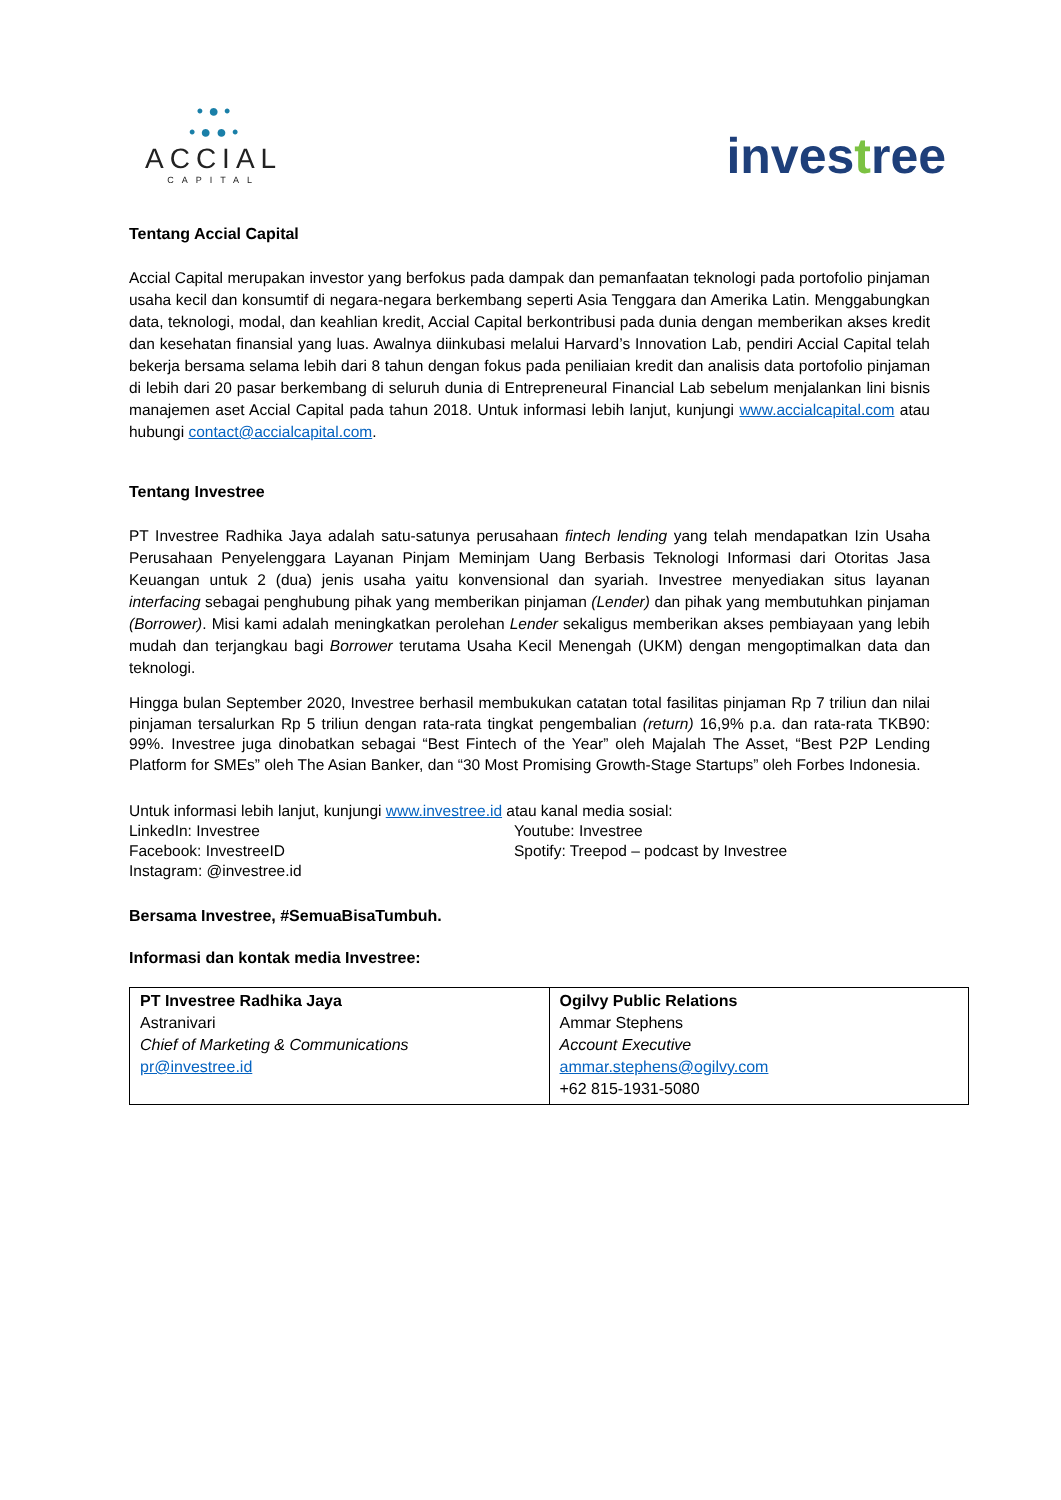• ● •
• ● ● •
ACCIAL
CAPITAL
investree
Tentang Accial Capital
Accial Capital merupakan investor yang berfokus pada dampak dan pemanfaatan teknologi pada portofolio pinjaman usaha kecil dan konsumtif di negara-negara berkembang seperti Asia Tenggara dan Amerika Latin. Menggabungkan data, teknologi, modal, dan keahlian kredit, Accial Capital berkontribusi pada dunia dengan memberikan akses kredit dan kesehatan finansial yang luas. Awalnya diinkubasi melalui Harvard’s Innovation Lab, pendiri Accial Capital telah bekerja bersama selama lebih dari 8 tahun dengan fokus pada peniliaian kredit dan analisis data portofolio pinjaman di lebih dari 20 pasar berkembang di seluruh dunia di Entrepreneural Financial Lab sebelum menjalankan lini bisnis manajemen aset Accial Capital pada tahun 2018. Untuk informasi lebih lanjut, kunjungi www.accialcapital.com atau hubungi contact@accialcapital.com.
Tentang Investree
PT Investree Radhika Jaya adalah satu-satunya perusahaan fintech lending yang telah mendapatkan Izin Usaha Perusahaan Penyelenggara Layanan Pinjam Meminjam Uang Berbasis Teknologi Informasi dari Otoritas Jasa Keuangan untuk 2 (dua) jenis usaha yaitu konvensional dan syariah. Investree menyediakan situs layanan interfacing sebagai penghubung pihak yang memberikan pinjaman (Lender) dan pihak yang membutuhkan pinjaman (Borrower). Misi kami adalah meningkatkan perolehan Lender sekaligus memberikan akses pembiayaan yang lebih mudah dan terjangkau bagi Borrower terutama Usaha Kecil Menengah (UKM) dengan mengoptimalkan data dan teknologi.
Hingga bulan September 2020, Investree berhasil membukukan catatan total fasilitas pinjaman Rp 7 triliun dan nilai pinjaman tersalurkan Rp 5 triliun dengan rata-rata tingkat pengembalian (return) 16,9% p.a. dan rata-rata TKB90: 99%. Investree juga dinobatkan sebagai “Best Fintech of the Year” oleh Majalah The Asset, “Best P2P Lending Platform for SMEs” oleh The Asian Banker, dan “30 Most Promising Growth-Stage Startups” oleh Forbes Indonesia.
Untuk informasi lebih lanjut, kunjungi www.investree.id atau kanal media sosial:
LinkedIn: Investree
Facebook: InvestreeID
Instagram: @investree.id
Youtube: Investree
Spotify: Treepod – podcast by Investree
Bersama Investree, #SemuaBisaTumbuh.
Informasi dan kontak media Investree:
| PT Investree Radhika Jaya Astranivari Chief of Marketing & Communications pr@investree.id | Ogilvy Public Relations Ammar Stephens Account Executive ammar.stephens@ogilvy.com +62 815-1931-5080 |